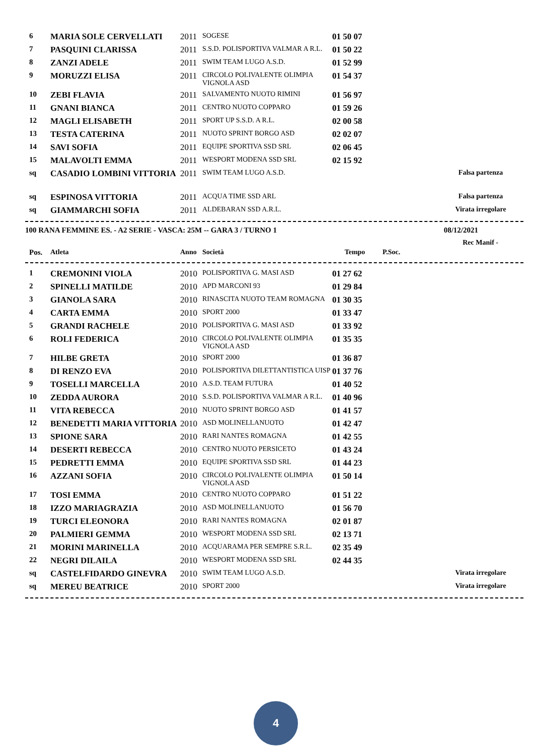| 6 | MARIA SOLE CERVELLATI | 2011 | SOGESE | 01 50 07 | |
| 7 | PASQUINI CLARISSA | 2011 | S.S.D. POLISPORTIVA VALMAR A R.L. | 01 50 22 | |
| 8 | ZANZI ADELE | 2011 | SWIM TEAM LUGO A.S.D. | 01 52 99 | |
| 9 | MORUZZI ELISA | 2011 | CIRCOLO POLIVALENTE OLIMPIA VIGNOLA ASD | 01 54 37 | |
| 10 | ZEBI FLAVIA | 2011 | SALVAMENTO NUOTO RIMINI | 01 56 97 | |
| 11 | GNANI BIANCA | 2011 | CENTRO NUOTO COPPARO | 01 59 26 | |
| 12 | MAGLI ELISABETH | 2011 | SPORT UP S.S.D. A R.L. | 02 00 58 | |
| 13 | TESTA CATERINA | 2011 | NUOTO SPRINT BORGO ASD | 02 02 07 | |
| 14 | SAVI SOFIA | 2011 | EQUIPE SPORTIVA SSD SRL | 02 06 45 | |
| 15 | MALAVOLTI EMMA | 2011 | WESPORT MODENA SSD SRL | 02 15 92 | |
| sq | CASADIO LOMBINI VITTORIA | 2011 | SWIM TEAM LUGO A.S.D. | | Falsa partenza |
| sq | ESPINOSA VITTORIA | 2011 | ACQUA TIME SSD ARL | | Falsa partenza |
| sq | GIAMMARCHI SOFIA | 2011 | ALDEBARAN SSD A.R.L. | | Virata irregolare |
100 RANA FEMMINE ES. - A2 SERIE - VASCA: 25M -- GARA 3 / TURNO 1 08/12/2021
Rec Manif -
| Pos. | Atleta | Anno | Società | Tempo | P.Soc. |
| --- | --- | --- | --- | --- | --- |
| 1 | CREMONINI VIOLA | 2010 | POLISPORTIVA G. MASI ASD | 01 27 62 | |
| 2 | SPINELLI MATILDE | 2010 | APD MARCONI 93 | 01 29 84 | |
| 3 | GIANOLA SARA | 2010 | RINASCITA NUOTO TEAM ROMAGNA | 01 30 35 | |
| 4 | CARTA EMMA | 2010 | SPORT 2000 | 01 33 47 | |
| 5 | GRANDI RACHELE | 2010 | POLISPORTIVA G. MASI ASD | 01 33 92 | |
| 6 | ROLI FEDERICA | 2010 | CIRCOLO POLIVALENTE OLIMPIA VIGNOLA ASD | 01 35 35 | |
| 7 | HILBE GRETA | 2010 | SPORT 2000 | 01 36 87 | |
| 8 | DI RENZO EVA | 2010 | POLISPORTIVA DILETTANTISTICA UISP | 01 37 76 | |
| 9 | TOSELLI MARCELLA | 2010 | A.S.D. TEAM FUTURA | 01 40 52 | |
| 10 | ZEDDA AURORA | 2010 | S.S.D. POLISPORTIVA VALMAR A R.L. | 01 40 96 | |
| 11 | VITA REBECCA | 2010 | NUOTO SPRINT BORGO ASD | 01 41 57 | |
| 12 | BENEDETTI MARIA VITTORIA | 2010 | ASD MOLINELLANUOTO | 01 42 47 | |
| 13 | SPIONE SARA | 2010 | RARI NANTES ROMAGNA | 01 42 55 | |
| 14 | DESERTI REBECCA | 2010 | CENTRO NUOTO PERSICETO | 01 43 24 | |
| 15 | PEDRETTI EMMA | 2010 | EQUIPE SPORTIVA SSD SRL | 01 44 23 | |
| 16 | AZZANI SOFIA | 2010 | CIRCOLO POLIVALENTE OLIMPIA VIGNOLA ASD | 01 50 14 | |
| 17 | TOSI EMMA | 2010 | CENTRO NUOTO COPPARO | 01 51 22 | |
| 18 | IZZO MARIAGRAZIA | 2010 | ASD MOLINELLANUOTO | 01 56 70 | |
| 19 | TURCI ELEONORA | 2010 | RARI NANTES ROMAGNA | 02 01 87 | |
| 20 | PALMIERI GEMMA | 2010 | WESPORT MODENA SSD SRL | 02 13 71 | |
| 21 | MORINI MARINELLA | 2010 | ACQUARAMA PER SEMPRE S.R.L. | 02 35 49 | |
| 22 | NEGRI DILAILA | 2010 | WESPORT MODENA SSD SRL | 02 44 35 | |
| sq | CASTELFIDARDO GINEVRA | 2010 | SWIM TEAM LUGO A.S.D. | | Virata irregolare |
| sq | MEREU BEATRICE | 2010 | SPORT 2000 | | Virata irregolare |
4